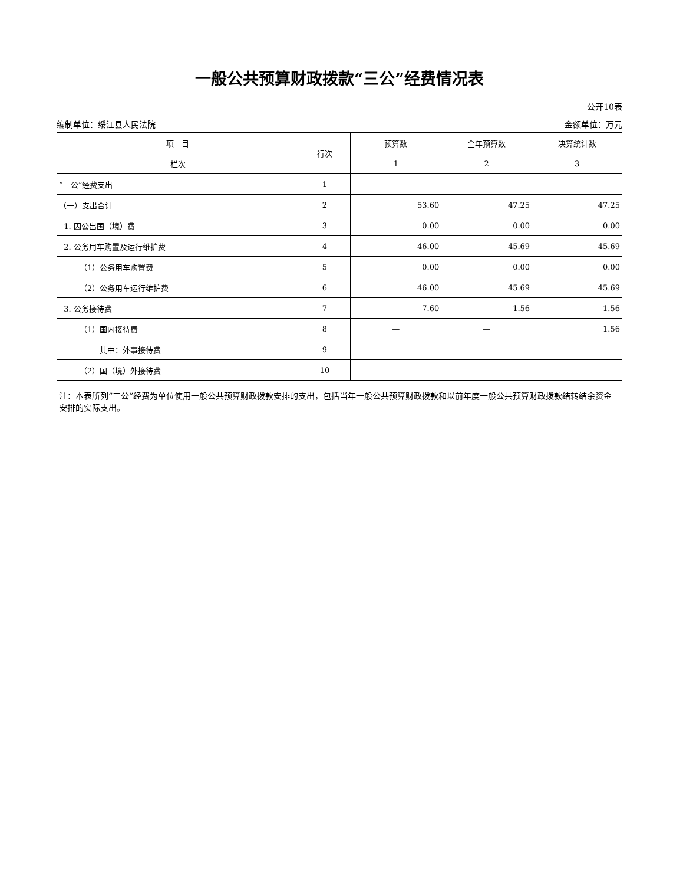一般公共预算财政拨款“三公”经费情况表
公开10表
编制单位：绥江县人民法院 金额单位：万元
| 项 目 | 行次 | 预算数 | 全年预算数 | 决算统计数 |
| --- | --- | --- | --- | --- |
| 栏次 | | 1 | 2 | 3 |
| “三公”经费支出 | 1 | — | — | — |
| （一）支出合计 | 2 | 53.60 | 47.25 | 47.25 |
| 1. 因公出国（境）费 | 3 | 0.00 | 0.00 | 0.00 |
| 2. 公务用车购置及运行维护费 | 4 | 46.00 | 45.69 | 45.69 |
| （1）公务用车购置费 | 5 | 0.00 | 0.00 | 0.00 |
| （2）公务用车运行维护费 | 6 | 46.00 | 45.69 | 45.69 |
| 3. 公务接待费 | 7 | 7.60 | 1.56 | 1.56 |
| （1）国内接待费 | 8 | — | — | 1.56 |
| 其中：外事接待费 | 9 | — | — | |
| （2）国（境）外接待费 | 10 | — | — | |
| 注：本表所列“三公”经费为单位使用一般公共预算财政拨款安排的支出，包括当年一般公共预算财政拨款和以前年度一般公共预算财政拨款结转结余资金安排的实际支出。 | | | | |